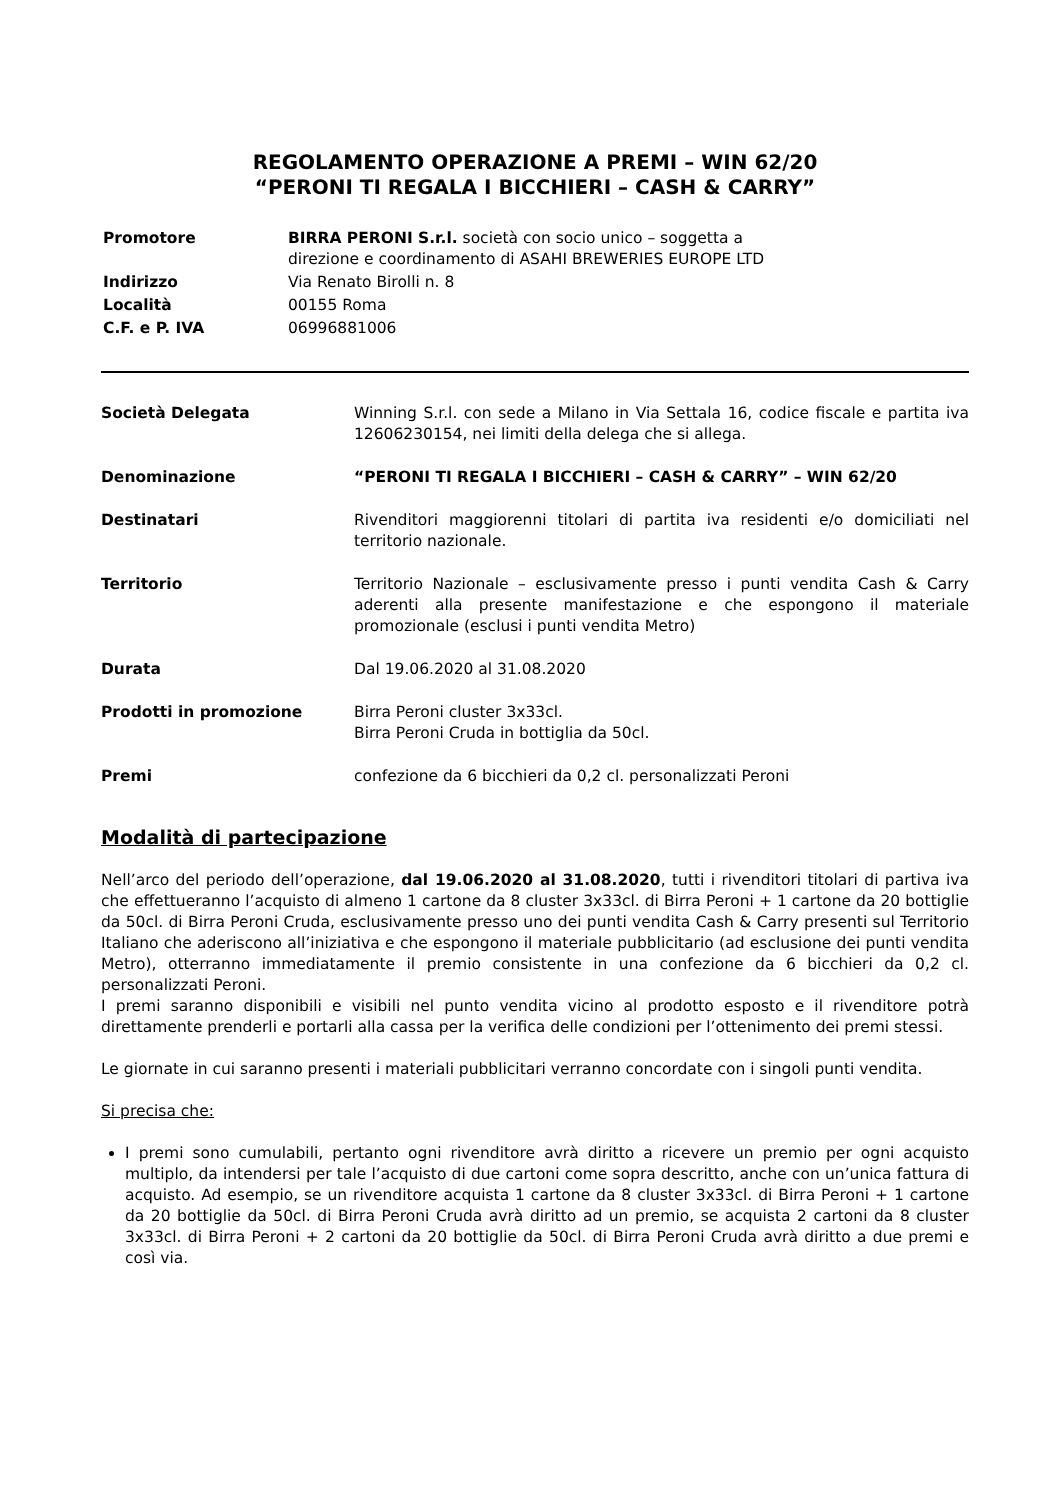REGOLAMENTO OPERAZIONE A PREMI – WIN 62/20
“PERONI TI REGALA I BICCHIERI – CASH & CARRY”
| Promotore | BIRRA PERONI S.r.l. società con socio unico – soggetta a direzione e coordinamento di ASAHI BREWERIES EUROPE LTD |
| Indirizzo | Via Renato Birolli n. 8 |
| Località | 00155 Roma |
| C.F. e P. IVA | 06996881006 |
| Società Delegata | Winning S.r.l. con sede a Milano in Via Settala 16, codice fiscale e partita iva 12606230154, nei limiti della delega che si allega. |
| Denominazione | “PERONI TI REGALA I BICCHIERI – CASH & CARRY” – WIN 62/20 |
| Destinatari | Rivenditori maggiorenni titolari di partita iva residenti e/o domiciliati nel territorio nazionale. |
| Territorio | Territorio Nazionale – esclusivamente presso i punti vendita Cash & Carry aderenti alla presente manifestazione e che espongono il materiale promozionale (esclusi i punti vendita Metro) |
| Durata | Dal 19.06.2020 al 31.08.2020 |
| Prodotti in promozione | Birra Peroni cluster 3x33cl. Birra Peroni Cruda in bottiglia da 50cl. |
| Premi | confezione da 6 bicchieri da 0,2 cl. personalizzati Peroni |
Modalità di partecipazione
Nell’arco del periodo dell’operazione, dal 19.06.2020 al 31.08.2020, tutti i rivenditori titolari di partiva iva che effettueranno l’acquisto di almeno 1 cartone da 8 cluster 3x33cl. di Birra Peroni + 1 cartone da 20 bottiglie da 50cl. di Birra Peroni Cruda, esclusivamente presso uno dei punti vendita Cash & Carry presenti sul Territorio Italiano che aderiscono all’iniziativa e che espongono il materiale pubblicitario (ad esclusione dei punti vendita Metro), otterranno immediatamente il premio consistente in una confezione da 6 bicchieri da 0,2 cl. personalizzati Peroni.
I premi saranno disponibili e visibili nel punto vendita vicino al prodotto esposto e il rivenditore potrà direttamente prenderli e portarli alla cassa per la verifica delle condizioni per l’ottenimento dei premi stessi.
Le giornate in cui saranno presenti i materiali pubblicitari verranno concordate con i singoli punti vendita.
Si precisa che:
I premi sono cumulabili, pertanto ogni rivenditore avrà diritto a ricevere un premio per ogni acquisto multiplo, da intendersi per tale l’acquisto di due cartoni come sopra descritto, anche con un’unica fattura di acquisto. Ad esempio, se un rivenditore acquista 1 cartone da 8 cluster 3x33cl. di Birra Peroni + 1 cartone da 20 bottiglie da 50cl. di Birra Peroni Cruda avrà diritto ad un premio, se acquista 2 cartoni da 8 cluster 3x33cl. di Birra Peroni + 2 cartoni da 20 bottiglie da 50cl. di Birra Peroni Cruda avrà diritto a due premi e così via.